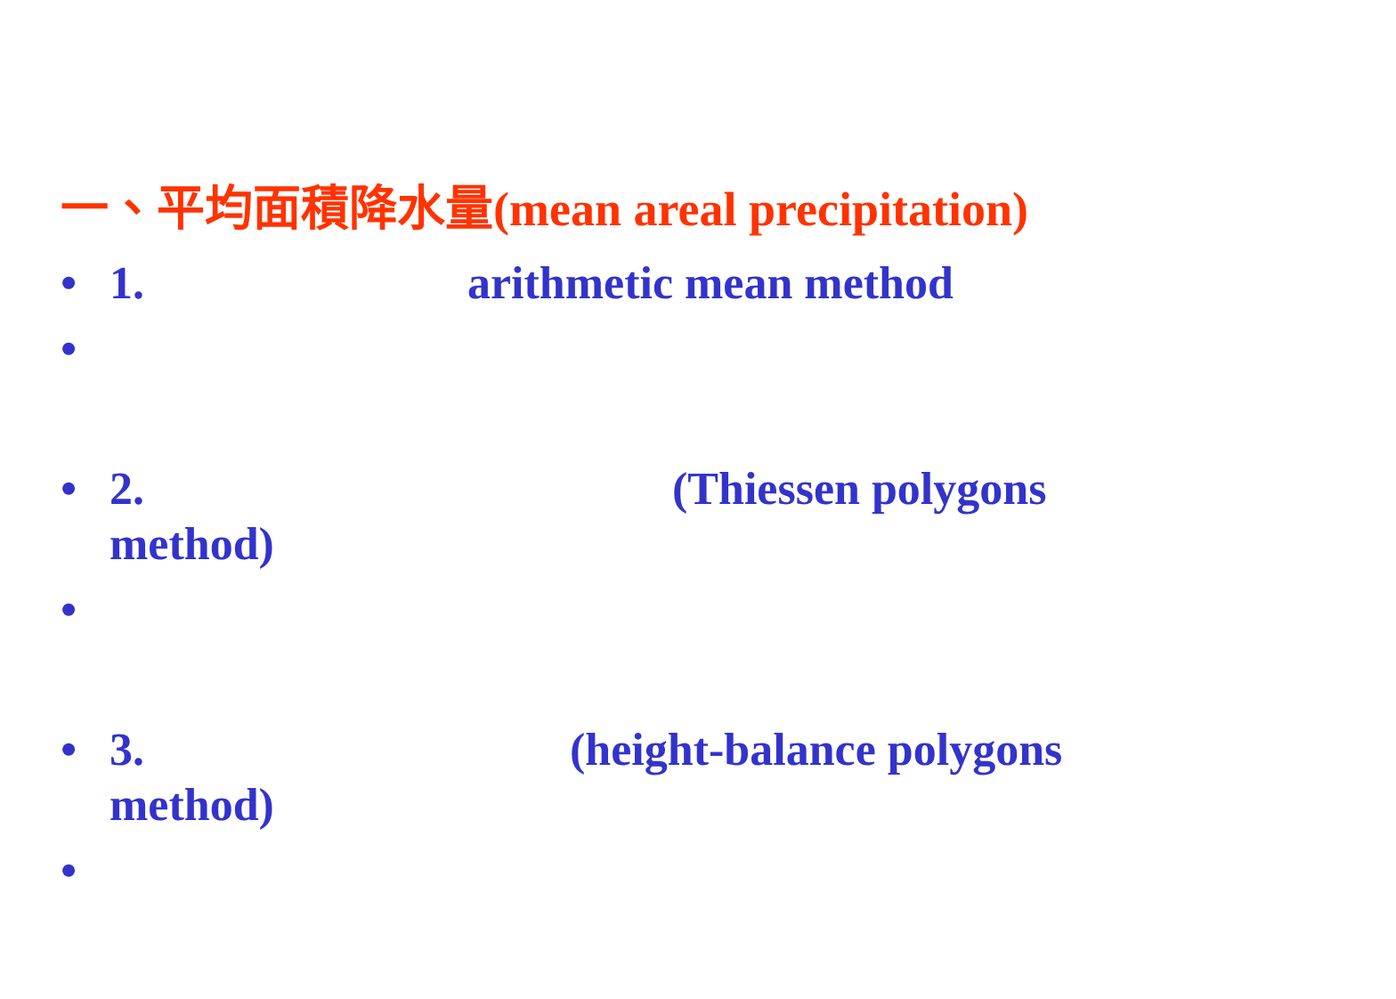一、平均面積降水量(mean areal precipitation)
• 1. arithmetic mean method
•
• 2. (Thiessen polygons
method)
•
• 3. (height-balance polygons
method)
•